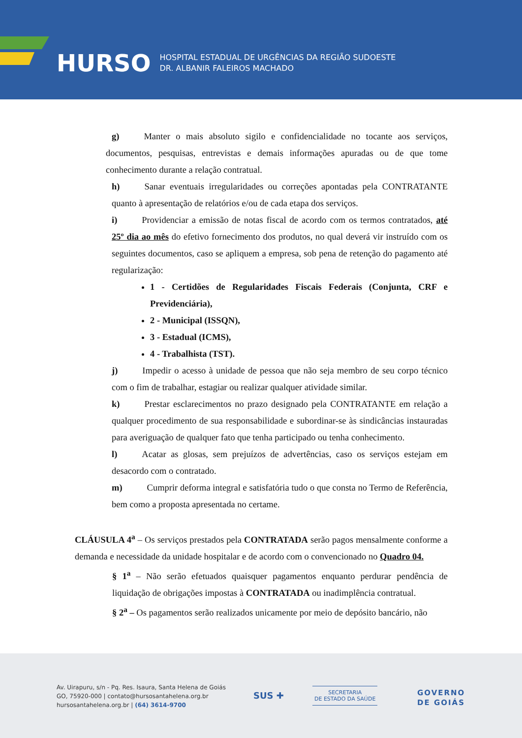HURSO
HOSPITAL ESTADUAL DE URGÊNCIAS DA REGIÃO SUDOESTE
DR. ALBANIR FALEIROS MACHADO
g) Manter o mais absoluto sigilo e confidencialidade no tocante aos serviços, documentos, pesquisas, entrevistas e demais informações apuradas ou de que tome conhecimento durante a relação contratual.
h) Sanar eventuais irregularidades ou correções apontadas pela CONTRATANTE quanto à apresentação de relatórios e/ou de cada etapa dos serviços.
i) Providenciar a emissão de notas fiscal de acordo com os termos contratados, até 25º dia ao mês do efetivo fornecimento dos produtos, no qual deverá vir instruído com os seguintes documentos, caso se apliquem a empresa, sob pena de retenção do pagamento até regularização:
1 - Certidões de Regularidades Fiscais Federais (Conjunta, CRF e Previdenciária),
2 - Municipal (ISSQN),
3 - Estadual (ICMS),
4 - Trabalhista (TST).
j) Impedir o acesso à unidade de pessoa que não seja membro de seu corpo técnico com o fim de trabalhar, estagiar ou realizar qualquer atividade similar.
k) Prestar esclarecimentos no prazo designado pela CONTRATANTE em relação a qualquer procedimento de sua responsabilidade e subordinar-se às sindicâncias instauradas para averiguação de qualquer fato que tenha participado ou tenha conhecimento.
l) Acatar as glosas, sem prejuízos de advertências, caso os serviços estejam em desacordo com o contratado.
m) Cumprir deforma integral e satisfatória tudo o que consta no Termo de Referência, bem como a proposta apresentada no certame.
CLÁUSULA 4<sup>a</sup> – Os serviços prestados pela CONTRATADA serão pagos mensalmente conforme a demanda e necessidade da unidade hospitalar e de acordo com o convencionado no Quadro 04.
§ 1<sup>a</sup> – Não serão efetuados quaisquer pagamentos enquanto perdurar pendência de liquidação de obrigações impostas à CONTRATADA ou inadimplência contratual.
§ 2<sup>a</sup> – Os pagamentos serão realizados unicamente por meio de depósito bancário, não
Av. Uirapuru, s/n - Pq. Res. Isaura, Santa Helena de Goiás
GO, 75920-000 | contato@hursosantahelena.org.br
hursosantahelena.org.br | (64) 3614-9700
SUS ✚
SECRETARIA
DE ESTADO DA SAÚDE
GOVERNO
DE GOIÁS